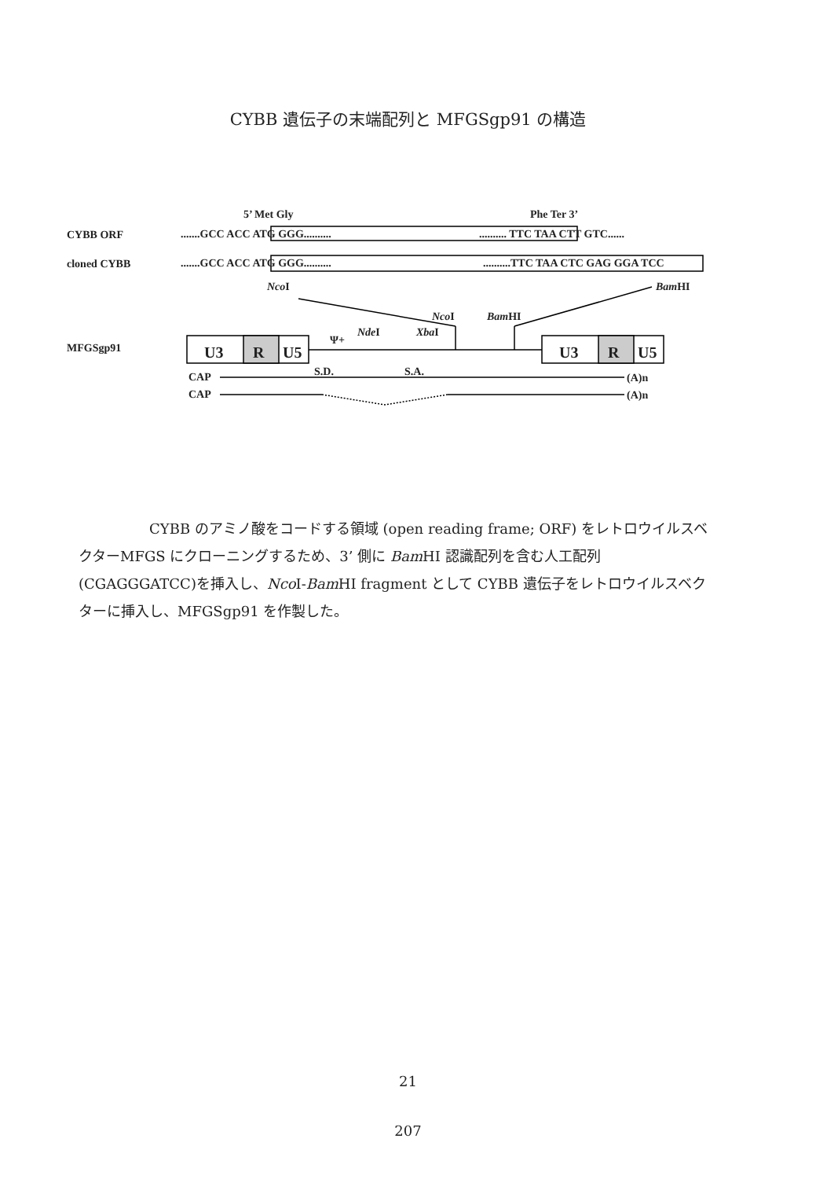CYBB 遺伝子の末端配列と MFGSgp91 の構造
5’ Met Gly Phe Ter 3’
CYBB ORF .......GCC ACC ATG GGG.......... .......... TTC TAA CTT GTC......
cloned CYBB .......GCC ACC ATG GGG.......... ..........TTC TAA CTC GAG GGA TCC
Nco I Bam HI
Nco I Bam HI
Nde I Xba I
Ψ+
MFGSgp91 U3 R U5 U3 R U5
S.D. S.A.
CAP (A)n
CAP (A)n
CYBB のアミノ酸をコードする領域 (open reading frame; ORF) をレトロウイルスベクターMFGS にクローニングするため、3’ 側に Bam HI 認識配列を含む人工配列(CGAGGGATCC)を挿入し、Nco I-Bam HI fragment として CYBB 遺伝子をレトロウイルスベクターに挿入し、MFGSgp91 を作製した。
21
207